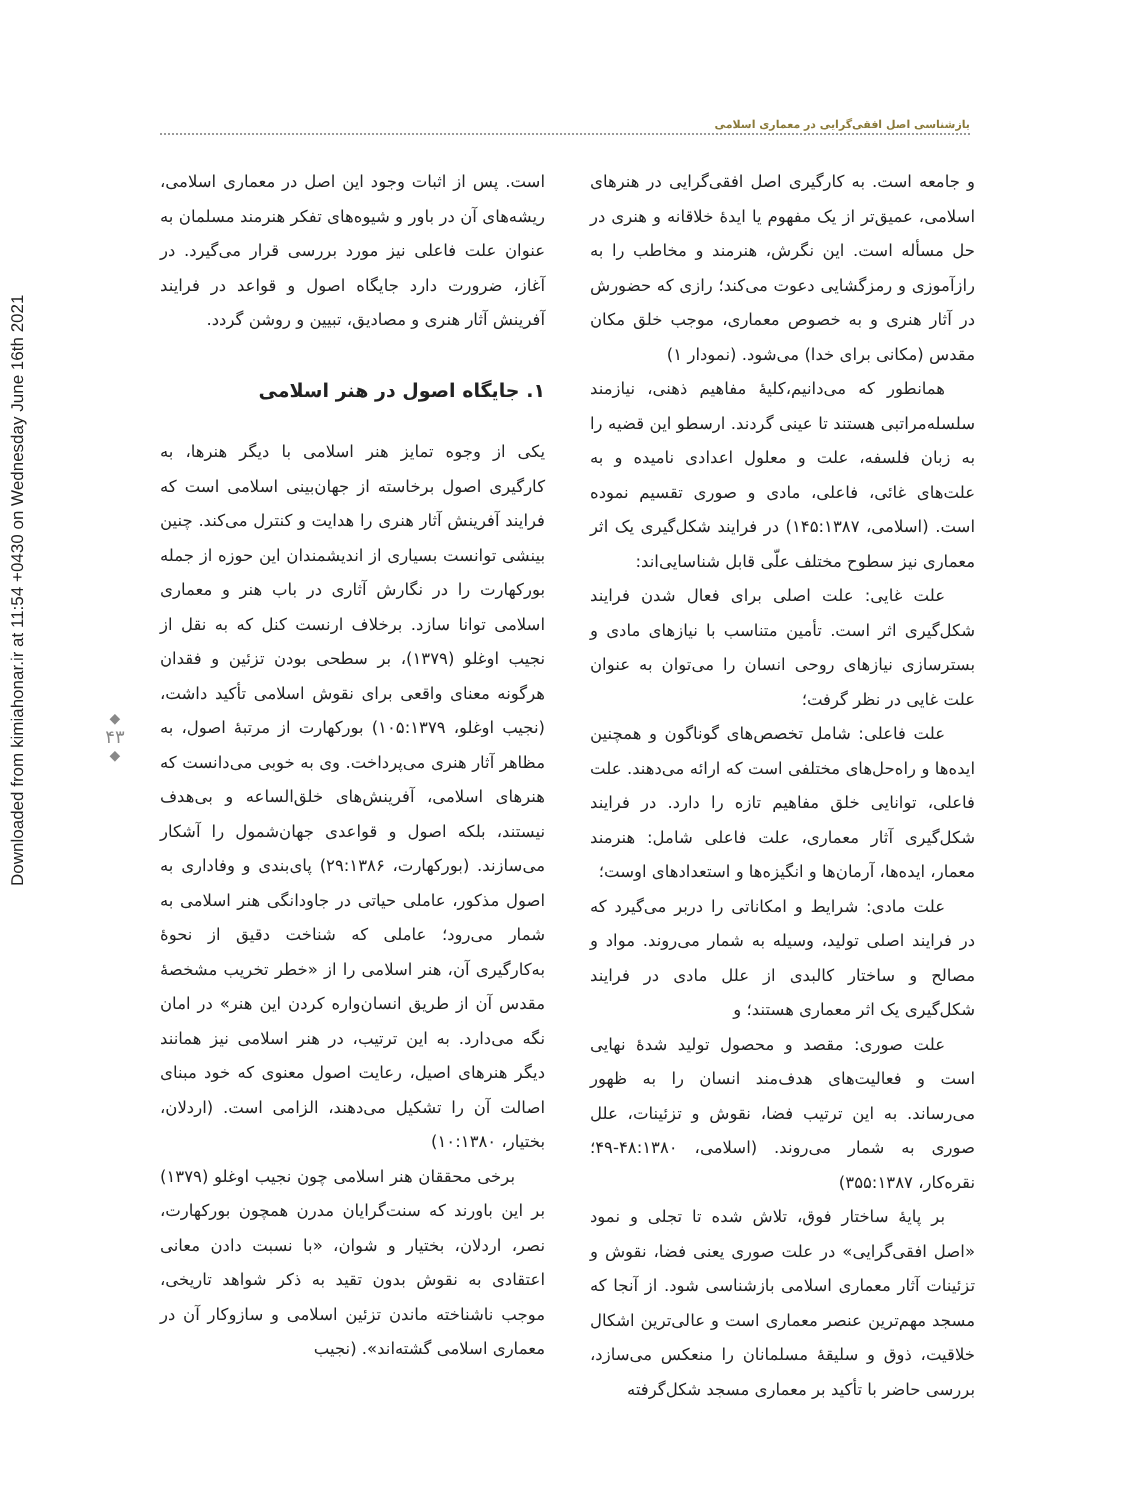Downloaded from kimiahonar.ir at 11:54 +0430 on Wednesday June 16th 2021
بازشناسی اصل افقی‌گرایی در معماری اسلامی
و جامعه است. به کارگیری اصل افقی‌گرایی در هنرهای اسلامی، عمیق‌تر از یک مفهوم یا ایدهٔ خلاقانه و هنری در حل مسأله است. این نگرش، هنرمند و مخاطب را به رازآموزی و رمزگشایی دعوت می‌کند؛ رازی که حضورش در آثار هنری و به خصوص معماری، موجب خلق مکان مقدس (مکانی برای خدا) می‌شود. (نمودار ۱)
همانطور که می‌دانیم،کلیهٔ مفاهیم ذهنی، نیازمند سلسله‌مراتبی هستند تا عینی گردند. ارسطو این قضیه را به زبان فلسفه، علت و معلول اعدادی نامیده و به علت‌های غائی، فاعلی، مادی و صوری تقسیم نموده است. (اسلامی، ۱۴۵:۱۳۸۷) در فرایند شکل‌گیری یک اثر معماری نیز سطوح مختلف علّی قابل شناسایی‌اند:
علت غایی: علت اصلی برای فعال شدن فرایند شکل‌گیری اثر است. تأمین متناسب با نیازهای مادی و بسترسازی نیازهای روحی انسان را می‌توان به عنوان علت غایی در نظر گرفت؛
علت فاعلی: شامل تخصص‌های گوناگون و همچنین ایده‌ها و راه‌حل‌های مختلفی است که ارائه می‌دهند. علت فاعلی، توانایی خلق مفاهیم تازه را دارد. در فرایند شکل‌گیری آثار معماری، علت فاعلی شامل: هنرمند معمار، ایده‌ها، آرمان‌ها و انگیزه‌ها و استعدادهای اوست؛
علت مادی: شرایط و امکاناتی را دربر می‌گیرد که در فرایند اصلی تولید، وسیله به شمار می‌روند. مواد و مصالح و ساختار کالبدی از علل مادی در فرایند شکل‌گیری یک اثر معماری هستند؛ و
علت صوری: مقصد و محصول تولید شدهٔ نهایی است و فعالیت‌های هدف‌مند انسان را به ظهور می‌رساند. به این ترتیب فضا، نقوش و تزئینات، علل صوری به شمار می‌روند. (اسلامی، ۴۸:۱۳۸۰-۴۹؛ نقره‌کار، ۳۵۵:۱۳۸۷)
بر پایهٔ ساختار فوق، تلاش شده تا تجلی و نمود «اصل افقی‌گرایی» در علت صوری یعنی فضا، نقوش و تزئینات آثار معماری اسلامی بازشناسی شود. از آنجا که مسجد مهم‌ترین عنصر معماری است و عالی‌ترین اشکال خلاقیت، ذوق و سلیقهٔ مسلمانان را منعکس می‌سازد، بررسی حاضر با تأکید بر معماری مسجد شکل‌گرفته
است. پس از اثبات وجود این اصل در معماری اسلامی، ریشه‌های آن در باور و شیوه‌های تفکر هنرمند مسلمان به عنوان علت فاعلی نیز مورد بررسی قرار می‌گیرد. در آغاز، ضرورت دارد جایگاه اصول و قواعد در فرایند آفرینش آثار هنری و مصادیق، تبیین و روشن گردد.
۱. جایگاه اصول در هنر اسلامی
یکی از وجوه تمایز هنر اسلامی با دیگر هنرها، به کارگیری اصول برخاسته از جهان‌بینی اسلامی است که فرایند آفرینش آثار هنری را هدایت و کنترل می‌کند. چنین بینشی توانست بسیاری از اندیشمندان این حوزه از جمله بورکهارت را در نگارش آثاری در باب هنر و معماری اسلامی توانا سازد. برخلاف ارنست کنل که به نقل از نجیب اوغلو (۱۳۷۹)، بر سطحی بودن تزئین و فقدان هرگونه معنای واقعی برای نقوش اسلامی تأکید داشت، (نجیب اوغلو، ۱۰۵:۱۳۷۹) بورکهارت از مرتبهٔ اصول، به مظاهر آثار هنری می‌پرداخت. وی به خوبی می‌دانست که هنرهای اسلامی، آفرینش‌های خلق‌الساعه و بی‌هدف نیستند، بلکه اصول و قواعدی جهان‌شمول را آشکار می‌سازند. (بورکهارت، ۲۹:۱۳۸۶) پای‌بندی و وفاداری به اصول مذکور، عاملی حیاتی در جاودانگی هنر اسلامی به شمار می‌رود؛ عاملی که شناخت دقیق از نحوهٔ به‌کارگیری آن، هنر اسلامی را از «خطر تخریب مشخصهٔ مقدس آن از طریق انسان‌واره کردن این هنر» در امان نگه می‌دارد. به این ترتیب، در هنر اسلامی نیز همانند دیگر هنرهای اصیل، رعایت اصول معنوی که خود مبنای اصالت آن را تشکیل می‌دهند، الزامی است. (اردلان، بختیار، ۱۰:۱۳۸۰)
برخی محققان هنر اسلامی چون نجیب اوغلو (۱۳۷۹) بر این باورند که سنت‌گرایان مدرن همچون بورکهارت، نصر، اردلان، بختیار و شوان، «با نسبت دادن معانی اعتقادی به نقوش بدون تقید به ذکر شواهد تاریخی، موجب ناشناخته ماندن تزئین اسلامی و سازوکار آن در معماری اسلامی گشته‌اند». (نجیب
◆
۴۳
◆